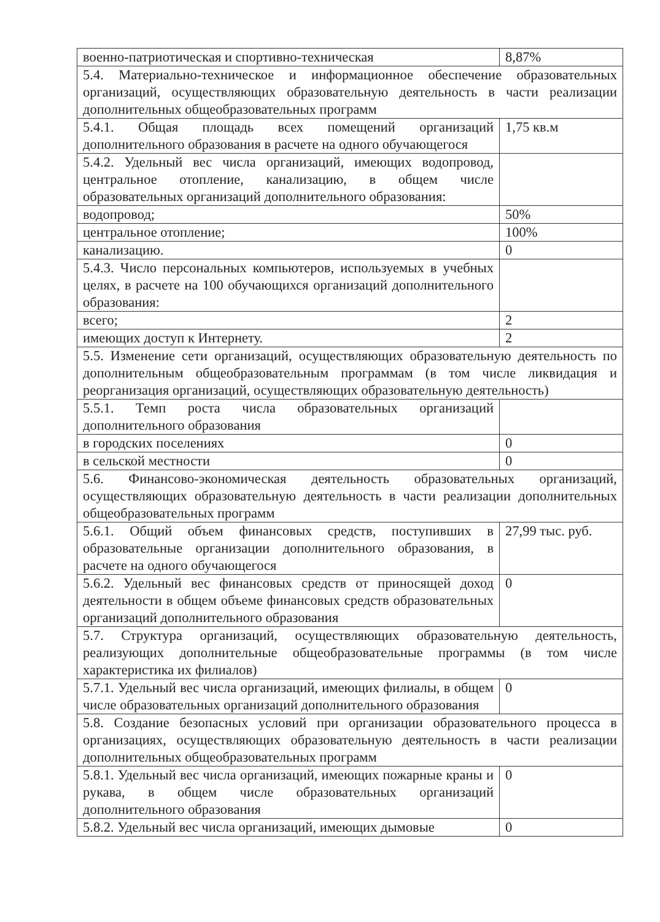| военно-патриотическая и спортивно-техническая | 8,87% |
| 5.4. Материально-техническое и информационное обеспечение образовательных организаций, осуществляющих образовательную деятельность в части реализации дополнительных общеобразовательных программ | |
| 5.4.1. Общая площадь всех помещений организаций дополнительного образования в расчете на одного обучающегося | 1,75 кв.м |
| 5.4.2. Удельный вес числа организаций, имеющих водопровод, центральное отопление, канализацию, в общем числе образовательных организаций дополнительного образования: | |
| водопровод; | 50% |
| центральное отопление; | 100% |
| канализацию. | 0 |
| 5.4.3. Число персональных компьютеров, используемых в учебных целях, в расчете на 100 обучающихся организаций дополнительного образования: | |
| всего; | 2 |
| имеющих доступ к Интернету. | 2 |
| 5.5. Изменение сети организаций, осуществляющих образовательную деятельность по дополнительным общеобразовательным программам (в том числе ликвидация и реорганизация организаций, осуществляющих образовательную деятельность) | |
| 5.5.1. Темп роста числа образовательных организаций дополнительного образования | |
| в городских поселениях | 0 |
| в сельской местности | 0 |
| 5.6. Финансово-экономическая деятельность образовательных организаций, осуществляющих образовательную деятельность в части реализации дополнительных общеобразовательных программ | |
| 5.6.1. Общий объем финансовых средств, поступивших в образовательные организации дополнительного образования, в расчете на одного обучающегося | 27,99 тыс. руб. |
| 5.6.2. Удельный вес финансовых средств от приносящей доход деятельности в общем объеме финансовых средств образовательных организаций дополнительного образования | 0 |
| 5.7. Структура организаций, осуществляющих образовательную деятельность, реализующих дополнительные общеобразовательные программы (в том числе характеристика их филиалов) | |
| 5.7.1. Удельный вес числа организаций, имеющих филиалы, в общем числе образовательных организаций дополнительного образования | 0 |
| 5.8. Создание безопасных условий при организации образовательного процесса в организациях, осуществляющих образовательную деятельность в части реализации дополнительных общеобразовательных программ | |
| 5.8.1. Удельный вес числа организаций, имеющих пожарные краны и рукава, в общем числе образовательных организаций дополнительного образования | 0 |
| 5.8.2. Удельный вес числа организаций, имеющих дымовые | 0 |